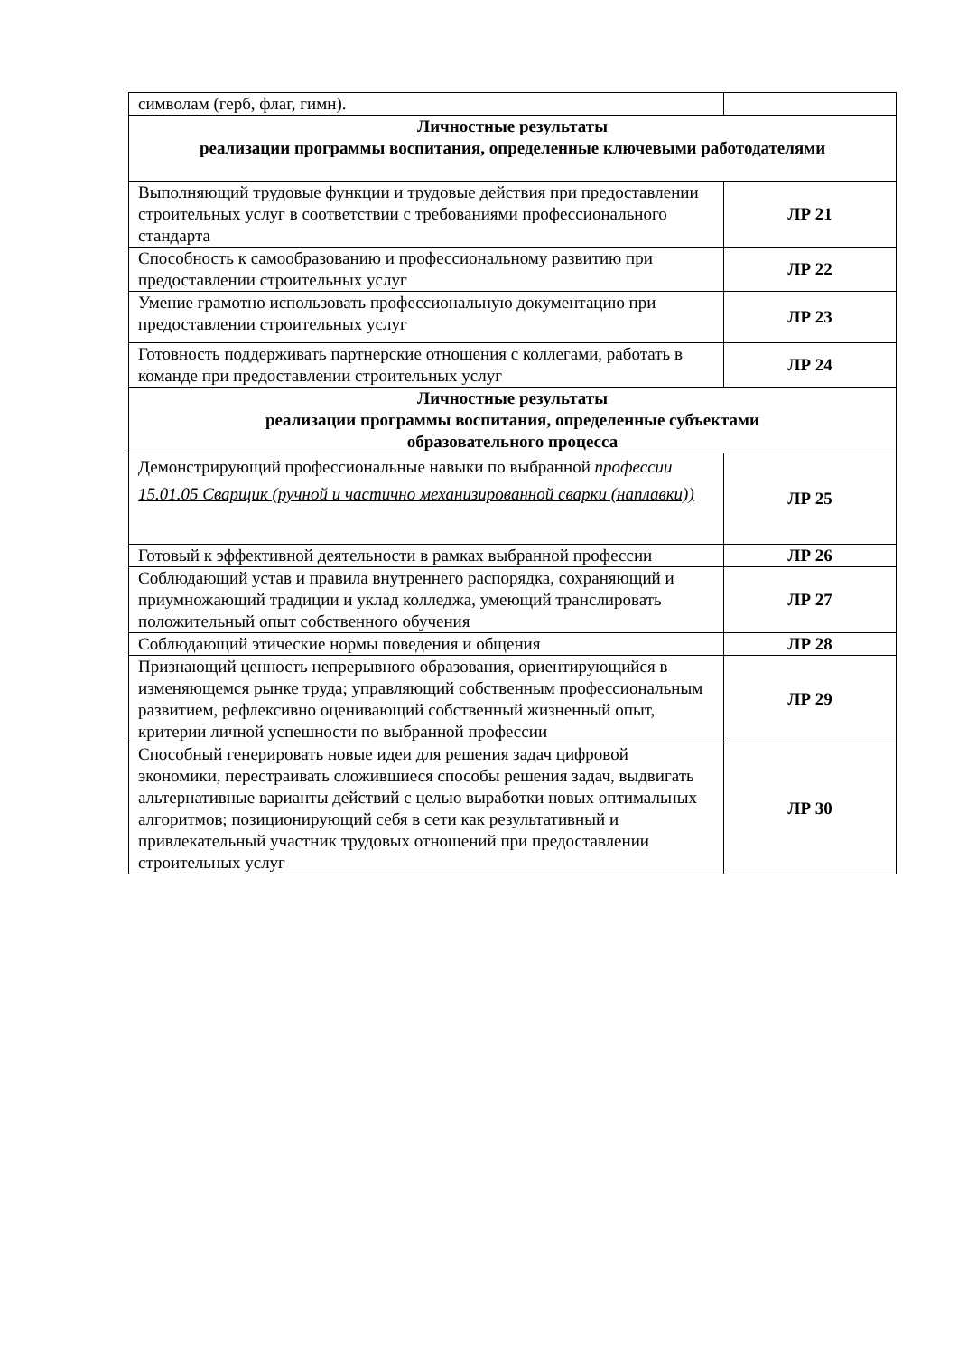| символам (герб, флаг, гимн). | |
| Личностные результаты реализации программы воспитания, определенные ключевыми работодателями | |
| Выполняющий трудовые функции и трудовые действия при предоставлении строительных услуг в соответствии с требованиями профессионального стандарта | ЛР 21 |
| Способность к самообразованию и профессиональному развитию при предоставлении строительных услуг | ЛР 22 |
| Умение грамотно использовать профессиональную документацию при предоставлении строительных услуг | ЛР 23 |
| Готовность поддерживать партнерские отношения с коллегами, работать в команде при предоставлении строительных услуг | ЛР 24 |
| Личностные результаты реализации программы воспитания, определенные субъектами образовательного процесса | |
| Демонстрирующий профессиональные навыки по выбранной профессии 15.01.05 Сварщик (ручной и частично механизированной сварки (наплавки)) | ЛР 25 |
| Готовый к эффективной деятельности в рамках выбранной профессии | ЛР 26 |
| Соблюдающий устав и правила внутреннего распорядка, сохраняющий и приумножающий традиции и уклад колледжа, умеющий транслировать положительный опыт собственного обучения | ЛР 27 |
| Соблюдающий этические нормы поведения и общения | ЛР 28 |
| Признающий ценность непрерывного образования, ориентирующийся в изменяющемся рынке труда; управляющий собственным профессиональным развитием, рефлексивно оценивающий собственный жизненный опыт, критерии личной успешности по выбранной профессии | ЛР 29 |
| Способный генерировать новые идеи для решения задач цифровой экономики, перестраивать сложившиеся способы решения задач, выдвигать альтернативные варианты действий с целью выработки новых оптимальных алгоритмов; позиционирующий себя в сети как результативный и привлекательный участник трудовых отношений при предоставлении строительных услуг | ЛР 30 |